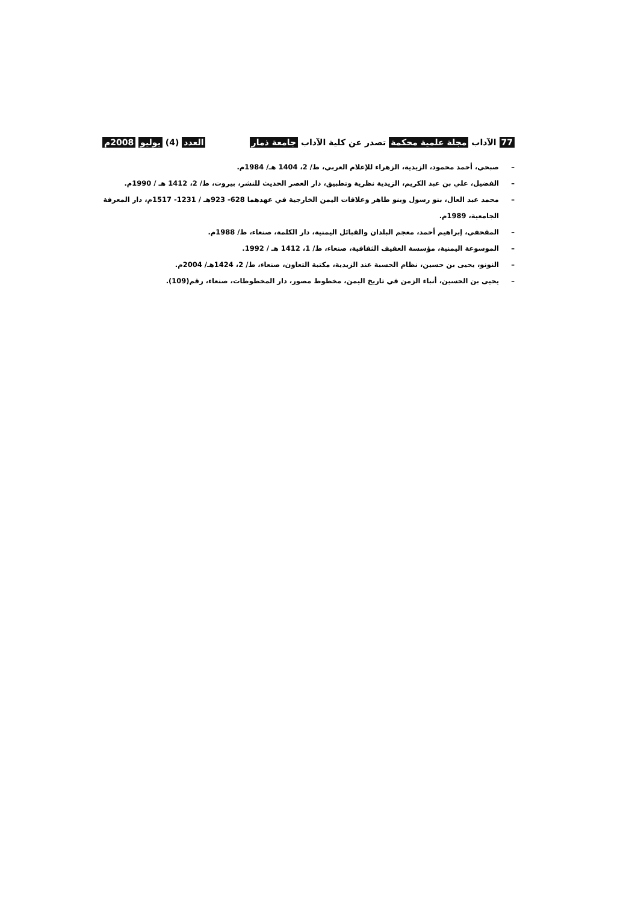77 الآداب مجلة علمية محكمة تصدر عن كلية الآداب جامعة ذمار العدد (4) يوليو 2008م
– صبحي، أحمد محمود، الزيدية، الزهراء للإعلام العربي، ط/ 2، 1404 هـ/ 1984م.
– الفضيل، علي بن عبد الكريم، الزيدية نظرية وتطبيق، دار العصر الحديث للنشر، بيروت، ط/ 2، 1412 هـ / 1990م.
– محمد عبد العال، بنو رسول وبنو طاهر وعلاقات اليمن الخارجية في عهدهما 628- 923هـ / 1231- 1517م، دار المعرفة الجامعية، 1989م.
– المقحفي، إبراهيم أحمد، معجم البلدان والقبائل اليمنية، دار الكلمة، صنعاء، ط/ 1988م.
– الموسوعة اليمنية، مؤسسة العفيف الثقافية، صنعاء، ط/ 1، 1412 هـ / 1992.
– النونو، يحيى بن حسين، نظام الحسبة عند الزيدية، مكتبة التعاون، صنعاء، ط/ 2، 1424هـ/ 2004م.
– يحيى بن الحسين، أنباء الزمن في تاريخ اليمن، مخطوط مصور، دار المخطوطات، صنعاء، رقم(109).